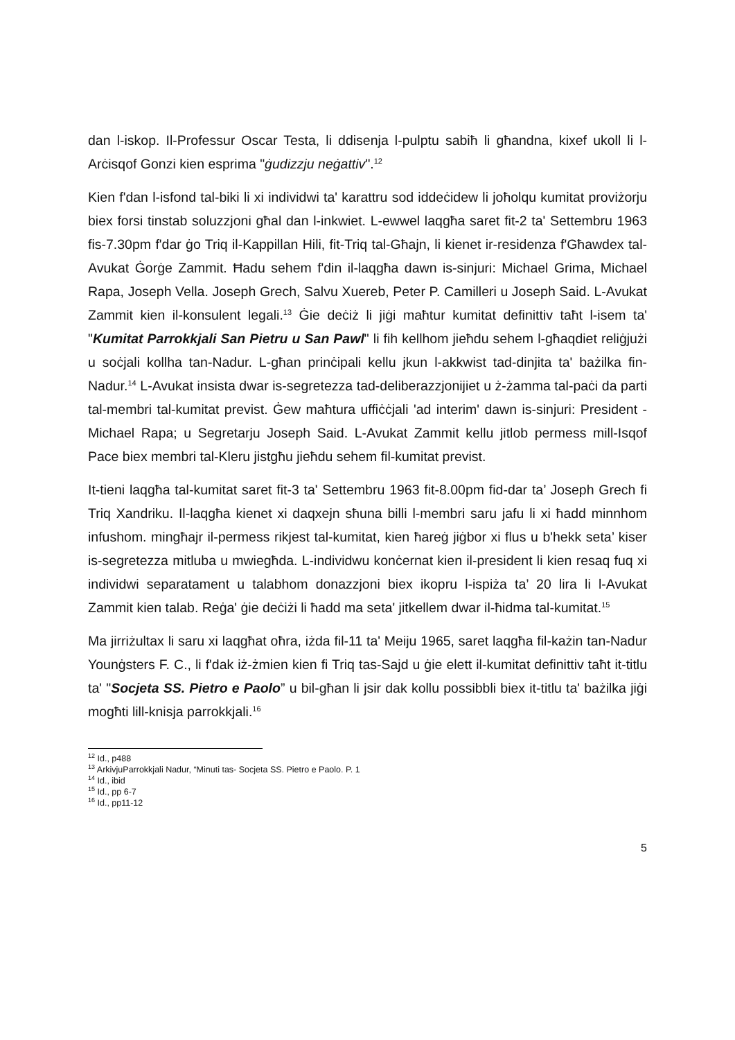dan l-iskop. Il-Professur Oscar Testa, li ddisenja l-pulptu sabiħ li għandna, kixef ukoll li l-Arċisqof Gonzi kien esprima "ġudizzju neġattiv".<sup>12</sup>
Kien f'dan l-isfond tal-biki li xi individwi ta' karattru sod iddeċidew li joħolqu kumitat proviżorju biex forsi tinstab soluzzjoni għal dan l-inkwiet. L-ewwel laqgħa saret fit-2 ta' Settembru 1963 fis-7.30pm f'dar ġo Triq il-Kappillan Hili, fit-Triq tal-Għajn, li kienet ir-residenza f'Għawdex tal-Avukat Ġorġe Zammit. Ħadu sehem f'din il-laqgħa dawn is-sinjuri: Michael Grima, Michael Rapa, Joseph Vella. Joseph Grech, Salvu Xuereb, Peter P. Camilleri u Joseph Said. L-Avukat Zammit kien il-konsulent legali.<sup>13</sup> Ġie deċiż li jiġi maħtur kumitat definittiv taħt l-isem ta' "Kumitat Parrokkjali San Pietru u San Pawl" li fih kellhom jieħdu sehem l-għaqdiet reliġjużi u soċjali kollha tan-Nadur. L-għan prinċipali kellu jkun l-akkwist tad-dinjita ta' bażilka fin-Nadur.<sup>14</sup> L-Avukat insista dwar is-segretezza tad-deliberazzjonijiet u ż-żamma tal-paċi da parti tal-membri tal-kumitat previst. Ġew maħtura uffiċċjali 'ad interim' dawn is-sinjuri: President - Michael Rapa; u Segretarju Joseph Said. L-Avukat Zammit kellu jitlob permess mill-Isqof Pace biex membri tal-Kleru jistgħu jieħdu sehem fil-kumitat previst.
It-tieni laqgħa tal-kumitat saret fit-3 ta' Settembru 1963 fit-8.00pm fid-dar ta’ Joseph Grech fi Triq Xandriku. Il-laqgħa kienet xi daqxejn sħuna billi l-membri saru jafu li xi ħadd minnhom infushom. mingħajr il-permess rikjest tal-kumitat, kien ħareġ jiġbor xi flus u b'hekk seta’ kiser is-segretezza mitluba u mwiegħda. L-individwu konċernat kien il-president li kien resaq fuq xi individwi separatament u talabhom donazzjoni biex ikopru l-ispiża ta’ 20 lira li l-Avukat Zammit kien talab. Reġa' ġie deċiżi li ħadd ma seta' jitkellem dwar il-ħidma tal-kumitat.<sup>15</sup>
Ma jirriżultax li saru xi laqgħat oħra, iżda fil-11 ta' Meiju 1965, saret laqgħa fil-każin tan-Nadur Younġsters F. C., li f'dak iż-żmien kien fi Triq tas-Sajd u ġie elett il-kumitat definittiv taħt it-titlu ta' "Socjeta SS. Pietro e Paolo” u bil-għan li jsir dak kollu possibbli biex it-titlu ta' bażilka jiġi mogħti lill-knisja parrokkjali.<sup>16</sup>
<sup>12</sup> Id., p488
<sup>13</sup> ArkivjuParrokkjali Nadur, “Minuti tas- Socjeta SS. Pietro e Paolo. P. 1
<sup>14</sup> Id., ibid
<sup>15</sup> Id., pp 6-7
<sup>16</sup> Id., pp11-12
5